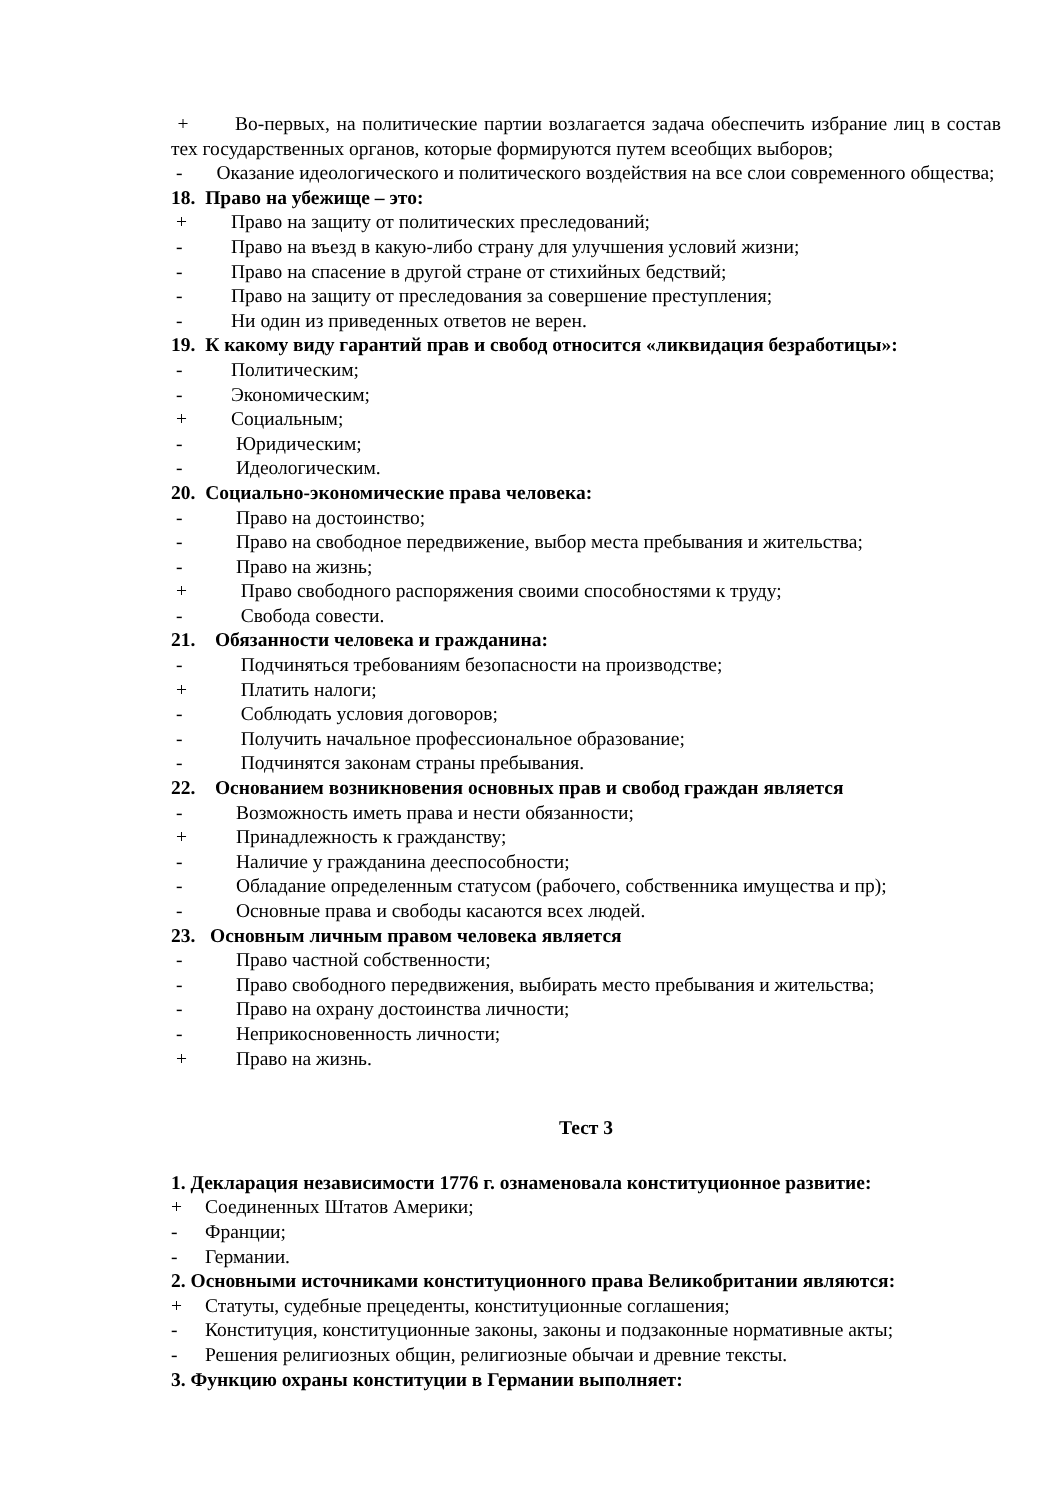+ Во-первых, на политические партии возлагается задача обеспечить избрание лиц в состав тех государственных органов, которые формируются путем всеобщих выборов;
- Оказание идеологического и политического воздействия на все слои современного общества;
18. Право на убежище – это:
+ Право на защиту от политических преследований;
- Право на въезд в какую-либо страну для улучшения условий жизни;
- Право на спасение в другой стране от стихийных бедствий;
- Право на защиту от преследования за совершение преступления;
- Ни один из приведенных ответов не верен.
19. К какому виду гарантий прав и свобод относится «ликвидация безработицы»:
- Политическим;
- Экономическим;
+ Социальным;
- Юридическим;
- Идеологическим.
20. Социально-экономические права человека:
- Право на достоинство;
- Право на свободное передвижение, выбор места пребывания и жительства;
- Право на жизнь;
+ Право свободного распоряжения своими способностями к труду;
- Свобода совести.
21. Обязанности человека и гражданина:
- Подчиняться требованиям безопасности на производстве;
+ Платить налоги;
- Соблюдать условия договоров;
- Получить начальное профессиональное образование;
- Подчинятся законам страны пребывания.
22. Основанием возникновения основных прав и свобод граждан является
- Возможность иметь права и нести обязанности;
+ Принадлежность к гражданству;
- Наличие у гражданина дееспособности;
- Обладание определенным статусом (рабочего, собственника имущества и пр);
- Основные права и свободы касаются всех людей.
23. Основным личным правом человека является
- Право частной собственности;
- Право свободного передвижения, выбирать место пребывания и жительства;
- Право на охрану достоинства личности;
- Неприкосновенность личности;
+ Право на жизнь.
Тест 3
1. Декларация независимости 1776 г. ознаменовала конституционное развитие:
+ Соединенных Штатов Америки;
- Франции;
- Германии.
2. Основными источниками конституционного права Великобритании являются:
+ Статуты, судебные прецеденты, конституционные соглашения;
- Конституция, конституционные законы, законы и подзаконные нормативные акты;
- Решения религиозных общин, религиозные обычаи и древние тексты.
3. Функцию охраны конституции в Германии выполняет: